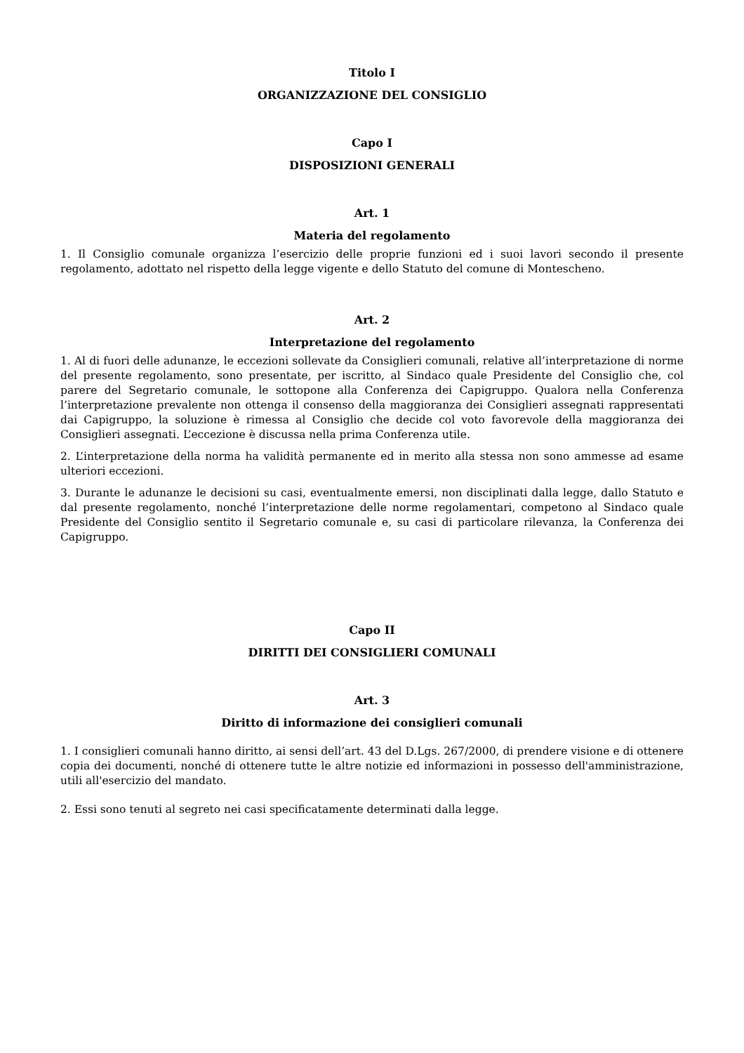Titolo I
ORGANIZZAZIONE DEL CONSIGLIO
Capo I
DISPOSIZIONI GENERALI
Art. 1
Materia del regolamento
1. Il Consiglio comunale organizza l’esercizio delle proprie funzioni ed i suoi lavori secondo il presente regolamento, adottato nel rispetto della legge vigente e dello Statuto del comune di Montescheno.
Art. 2
Interpretazione del regolamento
1. Al di fuori delle adunanze, le eccezioni sollevate da Consiglieri comunali, relative all’interpretazione di norme del presente regolamento, sono presentate, per iscritto, al Sindaco quale Presidente del Consiglio che, col parere del Segretario comunale, le sottopone alla Conferenza dei Capigruppo. Qualora nella Conferenza l’interpretazione prevalente non ottenga il consenso della maggioranza dei Consiglieri assegnati rappresentati dai Capigruppo, la soluzione è rimessa al Consiglio che decide col voto favorevole della maggioranza dei Consiglieri assegnati. L’eccezione è discussa nella prima Conferenza utile.
2. L’interpretazione della norma ha validità permanente ed in merito alla stessa non sono ammesse ad esame ulteriori eccezioni.
3. Durante le adunanze le decisioni su casi, eventualmente emersi, non disciplinati dalla legge, dallo Statuto e dal presente regolamento, nonché l’interpretazione delle norme regolamentari, competono al Sindaco quale Presidente del Consiglio sentito il Segretario comunale e, su casi di particolare rilevanza, la Conferenza dei Capigruppo.
Capo II
DIRITTI DEI CONSIGLIERI COMUNALI
Art. 3
Diritto di informazione dei consiglieri comunali
1. I consiglieri comunali hanno diritto, ai sensi dell’art. 43 del D.Lgs. 267/2000, di prendere visione e di ottenere copia dei documenti, nonché di ottenere tutte le altre notizie ed informazioni in possesso dell'amministrazione, utili all'esercizio del mandato.
2. Essi sono tenuti al segreto nei casi specificatamente determinati dalla legge.